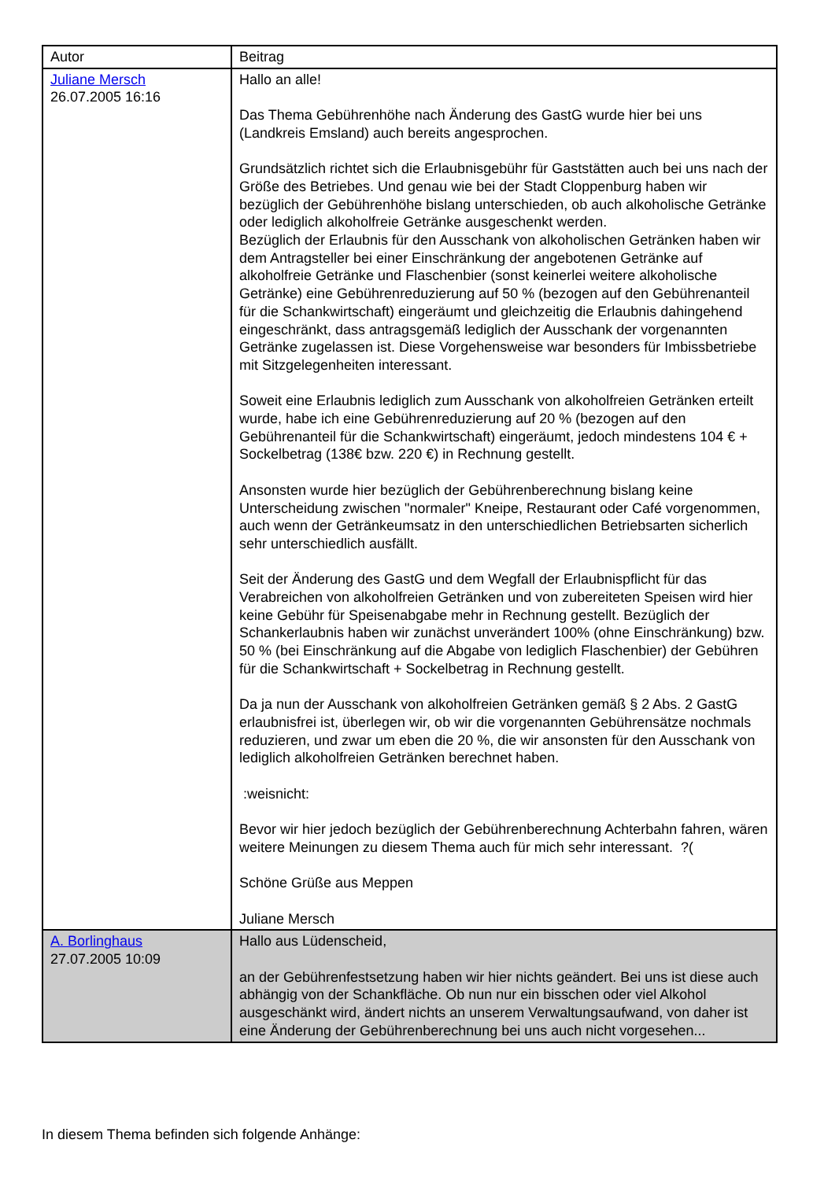| Autor | Beitrag |
| Juliane Mersch 26.07.2005 16:16 | Hallo an alle! Das Thema Gebührenhöhe nach Änderung des GastG wurde hier bei uns (Landkreis Emsland) auch bereits angesprochen. Grundsätzlich richtet sich die Erlaubnisgebühr für Gaststätten auch bei uns nach der Größe des Betriebes. Und genau wie bei der Stadt Cloppenburg haben wir bezüglich der Gebührenhöhe bislang unterschieden, ob auch alkoholische Getränke oder lediglich alkoholfreie Getränke ausgeschenkt werden. Bezüglich der Erlaubnis für den Ausschank von alkoholischen Getränken haben wir dem Antragsteller bei einer Einschränkung der angebotenen Getränke auf alkoholfreie Getränke und Flaschenbier (sonst keinerlei weitere alkoholische Getränke) eine Gebührenreduzierung auf 50 % (bezogen auf den Gebührenanteil für die Schankwirtschaft) eingeräumt und gleichzeitig die Erlaubnis dahingehend eingeschränkt, dass antragsgemäß lediglich der Ausschank der vorgenannten Getränke zugelassen ist. Diese Vorgehensweise war besonders für Imbissbetriebe mit Sitzgelegenheiten interessant. Soweit eine Erlaubnis lediglich zum Ausschank von alkoholfreien Getränken erteilt wurde, habe ich eine Gebührenreduzierung auf 20 % (bezogen auf den Gebührenanteil für die Schankwirtschaft) eingeräumt, jedoch mindestens 104 € + Sockelbetrag (138€ bzw. 220 €) in Rechnung gestellt. Ansonsten wurde hier bezüglich der Gebührenberechnung bislang keine Unterscheidung zwischen "normaler" Kneipe, Restaurant oder Café vorgenommen, auch wenn der Getränkeumsatz in den unterschiedlichen Betriebsarten sicherlich sehr unterschiedlich ausfällt. Seit der Änderung des GastG und dem Wegfall der Erlaubnispflicht für das Verabreichen von alkoholfreien Getränken und von zubereiteten Speisen wird hier keine Gebühr für Speisenabgabe mehr in Rechnung gestellt. Bezüglich der Schankerlaubnis haben wir zunächst unverändert 100% (ohne Einschränkung) bzw. 50 % (bei Einschränkung auf die Abgabe von lediglich Flaschenbier) der Gebühren für die Schankwirtschaft + Sockelbetrag in Rechnung gestellt. Da ja nun der Ausschank von alkoholfreien Getränken gemäß § 2 Abs. 2 GastG erlaubnisfrei ist, überlegen wir, ob wir die vorgenannten Gebührensätze nochmals reduzieren, und zwar um eben die 20 %, die wir ansonsten für den Ausschank von lediglich alkoholfreien Getränken berechnet haben. :weisnicht: Bevor wir hier jedoch bezüglich der Gebührenberechnung Achterbahn fahren, wären weitere Meinungen zu diesem Thema auch für mich sehr interessant. ?( Schöne Grüße aus Meppen Juliane Mersch |
| A. Borlinghaus 27.07.2005 10:09 | Hallo aus Lüdenscheid, an der Gebührenfestsetzung haben wir hier nichts geändert. Bei uns ist diese auch abhängig von der Schankfläche. Ob nun nur ein bisschen oder viel Alkohol ausgeschänkt wird, ändert nichts an unserem Verwaltungsaufwand, von daher ist eine Änderung der Gebührenberechnung bei uns auch nicht vorgesehen... |
In diesem Thema befinden sich folgende Anhänge: